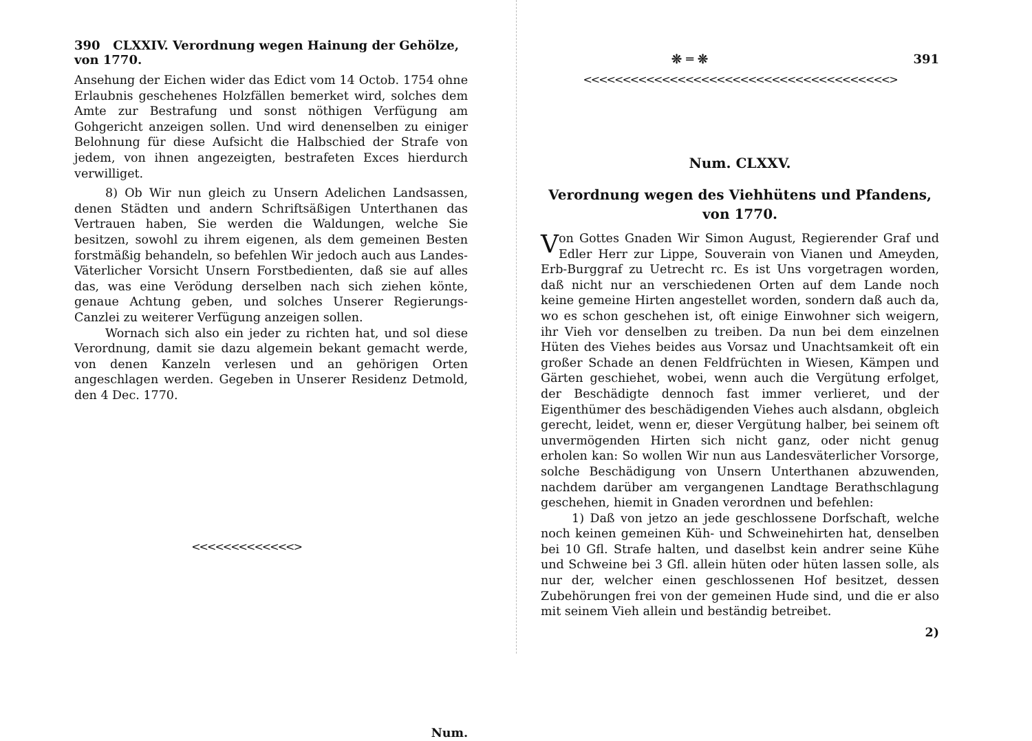390 CLXXIV. Verordnung wegen Hainung der Gehölze, von 1770.
Ansehung der Eichen wider das Edict vom 14 Octob. 1754 ohne Erlaubnis geschehenes Holzfällen bemerket wird, solches dem Amte zur Bestrafung und sonst nöthigen Verfügung am Gohgericht anzeigen sollen. Und wird denenselben zu einiger Belohnung für diese Aufsicht die Halbschied der Strafe von jedem, von ihnen angezeigten, bestrafeten Exces hierdurch verwilliget.
8) Ob Wir nun gleich zu Unsern Adelichen Landsassen, denen Städten und andern Schriftsäßigen Unterthanen das Vertrauen haben, Sie werden die Waldungen, welche Sie besitzen, sowohl zu ihrem eigenen, als dem gemeinen Besten forstmäßig behandeln, so befehlen Wir jedoch auch aus Landes-Väterlicher Vorsicht Unsern Forstbedienten, daß sie auf alles das, was eine Veröd­ung derselben nach sich ziehen könte, genaue Achtung geben, und solches Unserer Regierungs-Canzlei zu weiterer Verfügung anzeigen sollen.
Wornach sich also ein jeder zu richten hat, und sol diese Verordnung, damit sie dazu algemein bekant gemacht werde, von denen Kanzeln verlesen und an gehörigen Orten angeschlagen werden. Gegeben in Unserer Residenz Detmold, den 4 Dec. 1770.
<<<<<<<<<<<<<>
Num.
❊ ═ ❊ 391
<<<<<<<<<<<<<<<<<<<<<<<<<<<<<<<<<<<<<<<>
Num. CLXXV.
Verordnung wegen des Viehhütens und Pfandens,
von 1770.
Von Gottes Gnaden Wir Simon August, Regierender Graf und Edler Herr zur Lippe, Souverain von Vianen und Ameyden, Erb-Burggraf zu Uetrecht rc. Es ist Uns vorgetragen worden, daß nicht nur an verschiedenen Orten auf dem Lande noch keine gemeine Hirten angestellet worden, sondern daß auch da, wo es schon geschehen ist, oft einige Einwohner sich weigern, ihr Vieh vor denselben zu treiben. Da nun bei dem einzelnen Hüten des Viehes beides aus Vorsaz und Unachtsamkeit oft ein großer Schade an denen Feldfrüchten in Wiesen, Kämpen und Gärten geschiehet, wobei, wenn auch die Vergütung erfolget, der Beschädigte dennoch fast immer verlieret, und der Eigenthümer des beschädigenden Viehes auch alsdann, obgleich gerecht, leidet, wenn er, dieser Vergütung halber, bei seinem oft unvermögenden Hirten sich nicht ganz, oder nicht genug erholen kan: So wollen Wir nun aus Landesväterlicher Vorsorge, solche Beschädigung von Unsern Unterthanen abzuwenden, nachdem darüber am vergangenen Landtage Berathschlagung geschehen, hiemit in Gnaden verordnen und befehlen:
1) Daß von jetzo an jede geschlossene Dorfschaft, welche noch keinen gemeinen Küh- und Schweinehirten hat, denselben bei 10 Gfl. Strafe halten, und daselbst kein andrer seine Kühe und Schweine bei 3 Gfl. allein hüten oder hüten lassen solle, als nur der, welcher einen geschlossenen Hof besitzet, dessen Zubehörungen frei von der gemeinen Hude sind, und die er also mit seinem Vieh allein und beständig betreibet.
2)